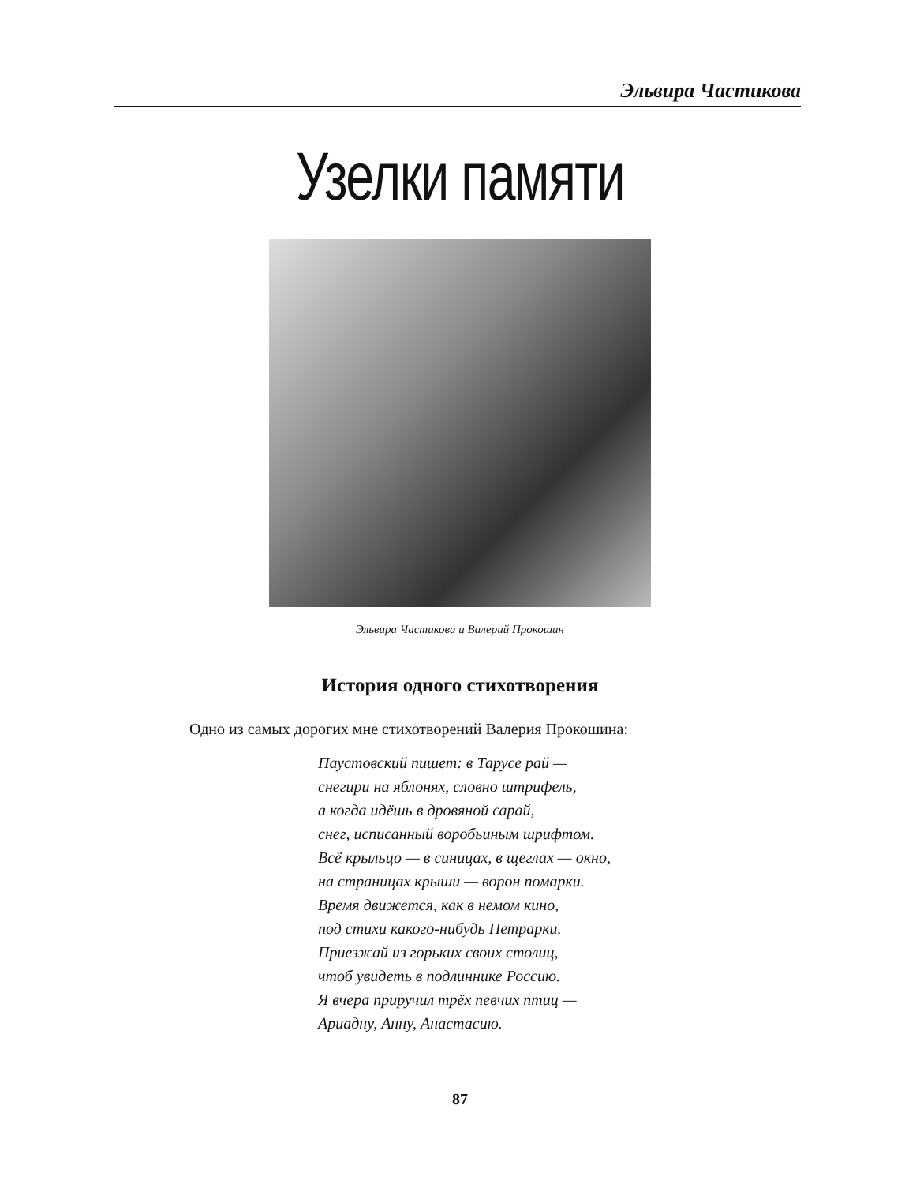Эльвира Частикова
Узелки памяти
Эльвира Частикова и Валерий Прокошин
История одного стихотворения
Одно из самых дорогих мне стихотворений Валерия Прокошина:
Паустовский пишет: в Тарусе рай —
снегири на яблонях, словно штрифель,
а когда идёшь в дровяной сарай,
снег, исписанный воробьиным шрифтом.
Всё крыльцо — в синицах, в щеглах — окно,
на страницах крыши — ворон помарки.
Время движется, как в немом кино,
под стихи какого-нибудь Петрарки.
Приезжай из горьких своих столиц,
чтоб увидеть в подлиннике Россию.
Я вчера приручил трёх певчих птиц —
Ариадну, Анну, Анастасию.
87